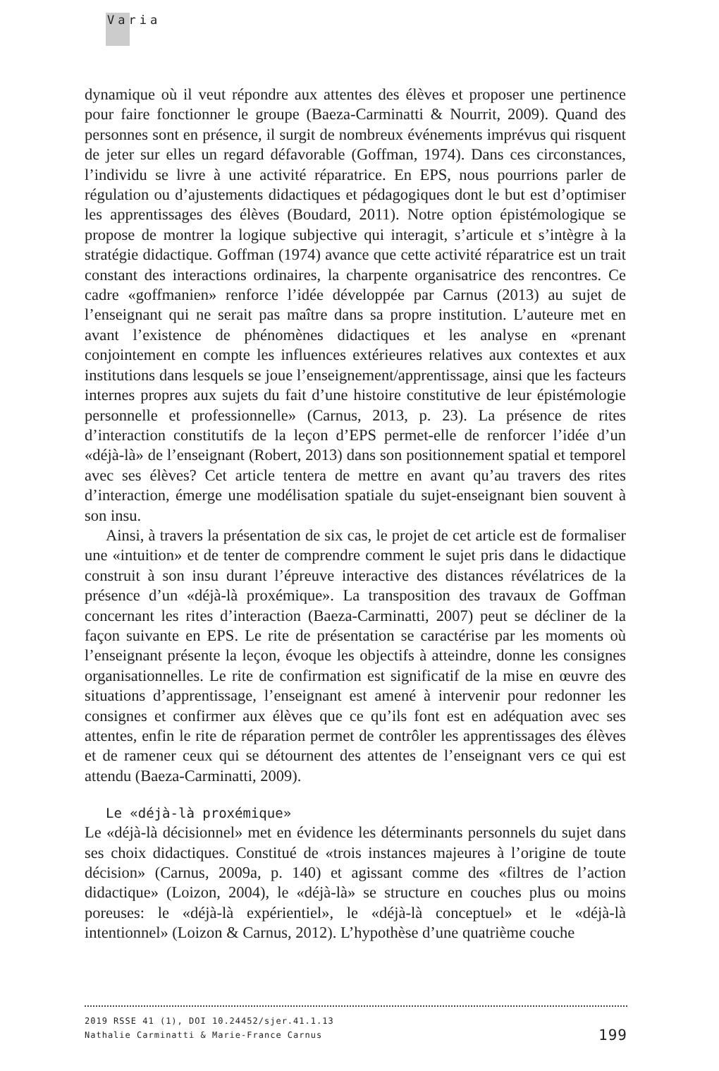Varia
dynamique où il veut répondre aux attentes des élèves et proposer une pertinence pour faire fonctionner le groupe (Baeza-Carminatti & Nourrit, 2009). Quand des personnes sont en présence, il surgit de nombreux événements imprévus qui risquent de jeter sur elles un regard défavorable (Goffman, 1974). Dans ces circonstances, l’individu se livre à une activité réparatrice. En EPS, nous pourrions parler de régulation ou d’ajustements didactiques et pédagogiques dont le but est d’optimiser les apprentissages des élèves (Boudard, 2011). Notre option épistémologique se propose de montrer la logique subjective qui interagit, s’articule et s’intègre à la stratégie didactique. Goffman (1974) avance que cette activité réparatrice est un trait constant des interactions ordinaires, la charpente organisatrice des rencontres. Ce cadre «goffmanien» renforce l’idée développée par Carnus (2013) au sujet de l’enseignant qui ne serait pas maître dans sa propre institution. L’auteure met en avant l’existence de phénomènes didactiques et les analyse en «prenant conjointement en compte les influences extérieures relatives aux contextes et aux institutions dans lesquels se joue l’enseignement/appren­tissage, ainsi que les facteurs internes propres aux sujets du fait d’une histoire constitutive de leur épistémologie personnelle et professionnelle» (Carnus, 2013, p. 23). La présence de rites d’interaction constitutifs de la leçon d’EPS permet-elle de renforcer l’idée d’un «déjà-là» de l’enseignant (Robert, 2013) dans son positionnement spatial et temporel avec ses élèves? Cet article tentera de mettre en avant qu’au travers des rites d’interaction, émerge une modélisation spatiale du sujet-enseignant bien souvent à son insu.
Ainsi, à travers la présentation de six cas, le projet de cet article est de formaliser une «intuition» et de tenter de comprendre comment le sujet pris dans le didactique construit à son insu durant l’épreuve interactive des distances révélatrices de la présence d’un «déjà-là proxémique». La transposition des travaux de Goffman concernant les rites d’interaction (Baeza-Carminatti, 2007) peut se décliner de la façon suivante en EPS. Le rite de présentation se caractérise par les moments où l’enseignant présente la leçon, évoque les objectifs à atteindre, donne les consignes organisationnelles. Le rite de confirmation est significatif de la mise en œuvre des situations d’apprentissage, l’enseignant est amené à intervenir pour redonner les consignes et confirmer aux élèves que ce qu’ils font est en adéquation avec ses attentes, enfin le rite de réparation permet de contrôler les apprentissages des élèves et de ramener ceux qui se détournent des attentes de l’enseignant vers ce qui est attendu (Baeza-Carminatti, 2009).
Le «déjà-là proxémique»
Le «déjà-là décisionnel» met en évidence les déterminants personnels du sujet dans ses choix didactiques. Constitué de «trois instances majeures à l’origine de toute décision» (Carnus, 2009a, p. 140) et agissant comme des «filtres de l’action didactique» (Loizon, 2004), le «déjà-là» se structure en couches plus ou moins poreuses: le «déjà-là expérientiel», le «déjà-là conceptuel» et le «déjà-là intentionnel» (Loizon & Carnus, 2012). L’hypothèse d’une quatrième couche
2019 RSSE 41 (1), DOI 10.24452/sjer.41.1.13
Nathalie Carminatti & Marie-France Carnus 199